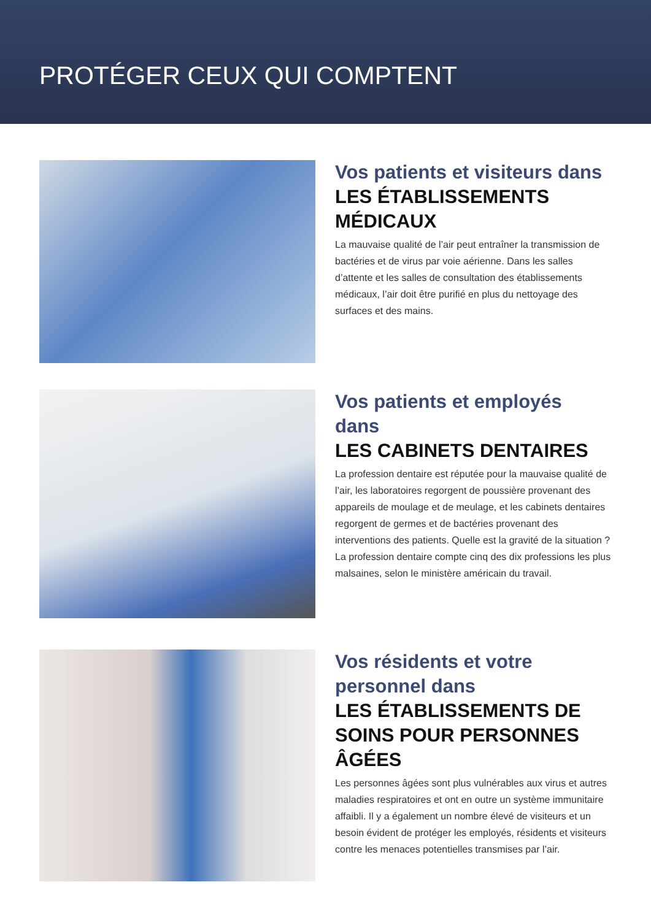PROTÉGER CEUX QUI COMPTENT
Vos patients et visiteurs dans
LES ÉTABLISSEMENTS MÉDICAUX
La mauvaise qualité de l’air peut entraîner la transmission de bactéries et de virus par voie aérienne. Dans les salles d’attente et les salles de consultation des établissements médicaux, l’air doit être purifié en plus du nettoyage des surfaces et des mains.
Vos patients et employés dans
LES CABINETS DENTAIRES
La profession dentaire est réputée pour la mauvaise qualité de l’air, les laboratoires regorgent de poussière provenant des appareils de moulage et de meulage, et les cabinets dentaires regorgent de germes et de bactéries provenant des interventions des patients. Quelle est la gravité de la situation ? La profession dentaire compte cinq des dix professions les plus malsaines, selon le ministère américain du travail.
Vos résidents et votre personnel dans
LES ÉTABLISSEMENTS DE SOINS POUR PERSONNES ÂGÉES
Les personnes âgées sont plus vulnérables aux virus et autres maladies respiratoires et ont en outre un système immunitaire affaibli. Il y a également un nombre élevé de visiteurs et un besoin évident de protéger les employés, résidents et visiteurs contre les menaces potentielles transmises par l’air.